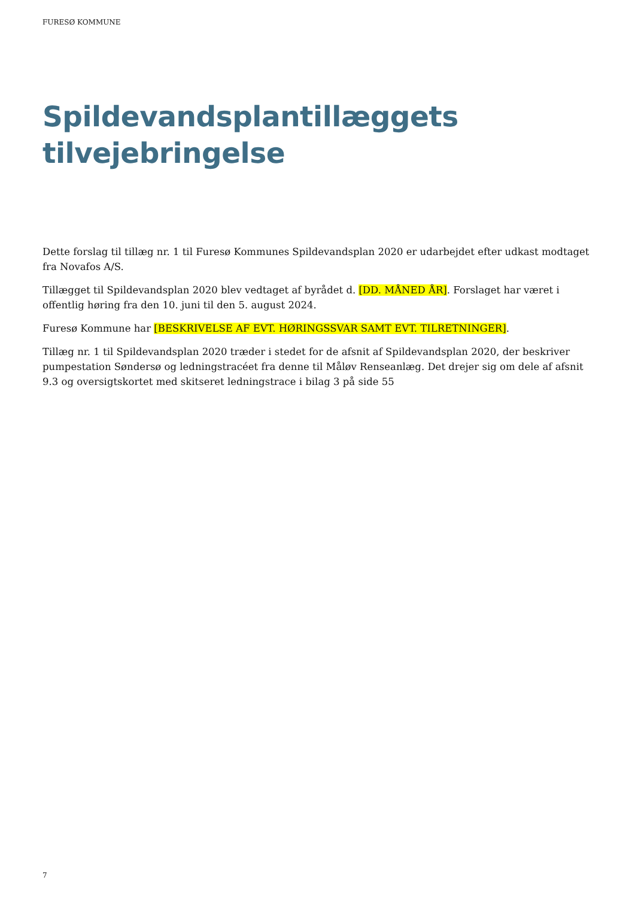FURESØ KOMMUNE
Spildevandsplantillæggets tilvejebringelse
Dette forslag til tillæg nr. 1 til Furesø Kommunes Spildevandsplan 2020 er udarbejdet efter udkast modtaget fra Novafos A/S.
Tillægget til Spildevandsplan 2020 blev vedtaget af byrådet d. [DD. MÅNED ÅR]. Forslaget har været i offentlig høring fra den 10. juni til den 5. august 2024.
Furesø Kommune har [BESKRIVELSE AF EVT. HØRINGSSVAR SAMT EVT. TILRETNINGER].
Tillæg nr. 1 til Spildevandsplan 2020 træder i stedet for de afsnit af Spildevandsplan 2020, der beskriver pumpestation Søndersø og ledningstracéet fra denne til Måløv Renseanlæg. Det drejer sig om dele af afsnit 9.3 og oversigtskortet med skitseret ledningstrace i bilag 3 på side 55
7